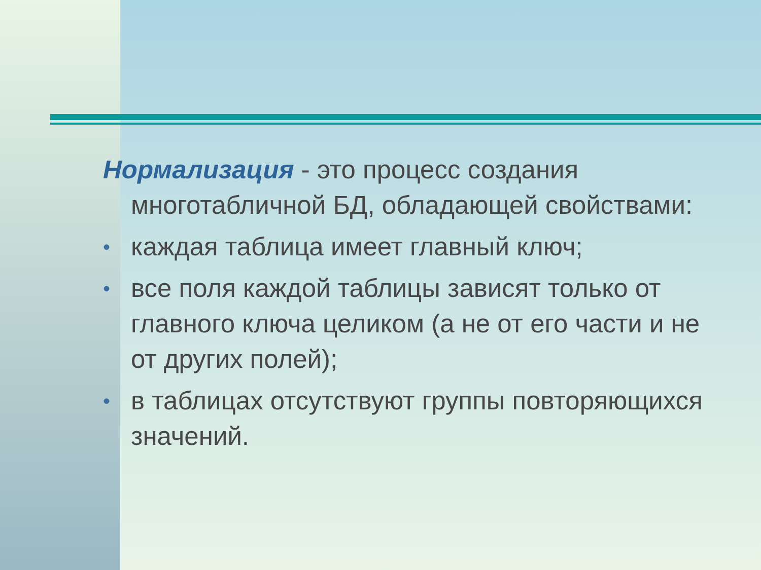Нормализация - это процесс создания многотабличной БД, обладающей свойствами:
• каждая таблица имеет главный ключ;
• все поля каждой таблицы зависят только от главного ключа целиком (а не от его части и не от других полей);
• в таблицах отсутствуют группы повторяющихся значений.